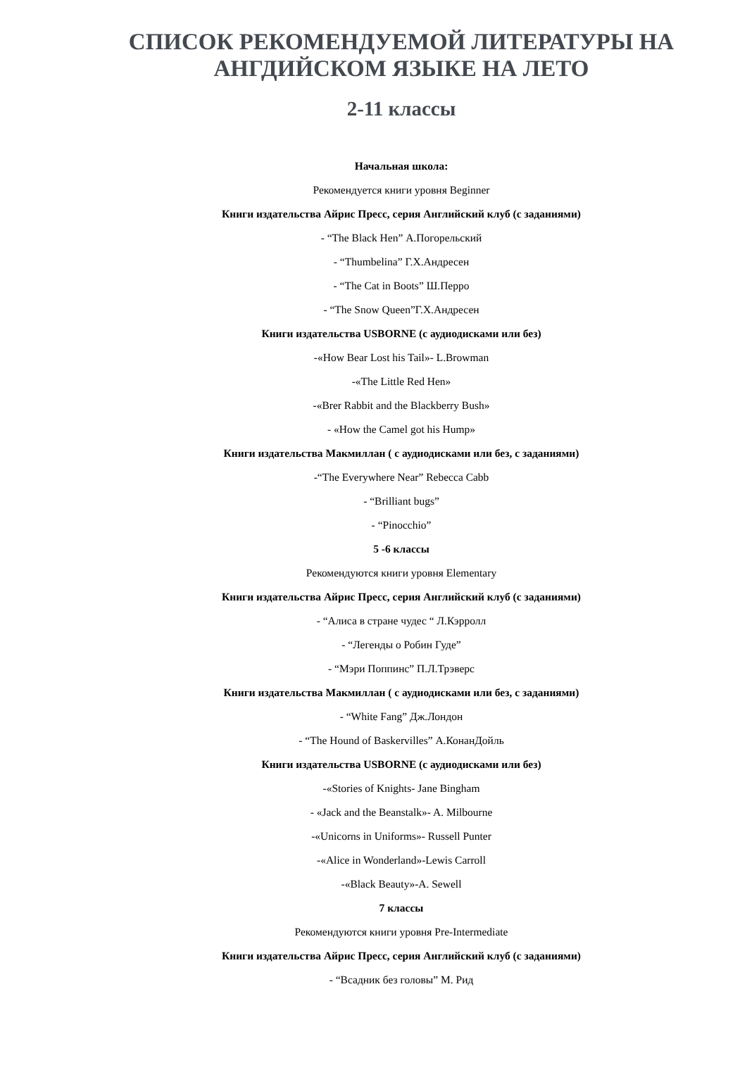СПИСОК РЕКОМЕНДУЕМОЙ ЛИТЕРАТУРЫ НА АНГДИЙСКОМ ЯЗЫКЕ НА ЛЕТО
2-11 классы
Начальная школа:
Рекомендуется книги уровня Beginner
Книги издательства Айрис Пресс, серия Английский клуб (с заданиями)
- “The Black Hen” А.Погорельский
- “Thumbelina” Г.Х.Андресен
- “The Cat in Boots” Ш.Перро
- “The Snow Queen”Г.Х.Андресен
Книги издательства USBORNE (с аудиодисками или без)
-«How Bear Lost his Tail»- L.Browman
-«The Little Red Hen»
-«Brer Rabbit and the Blackberry Bush»
- «How the Camel got his Hump»
Книги издательства Макмиллан ( с аудиодисками или без, с заданиями)
-“The Everywhere Near” Rebecca Cabb
- “Brilliant bugs”
- “Pinocchio”
5 -6 классы
Рекомендуются книги уровня Elementary
Книги издательства Айрис Пресс, серия Английский клуб (с заданиями)
- “Алиса в стране чудес “ Л.Кэрролл
- “Легенды о Робин Гуде”
- “Мэри Поппинс” П.Л.Трэверс
Книги издательства Макмиллан ( с аудиодисками или без, с заданиями)
- “White Fang” Дж.Лондон
- “The Hound of Baskervilles” А.КонанДойль
Книги издательства USBORNE (с аудиодисками или без)
-«Stories of Knights- Jane Bingham
- «Jack and the Beanstalk»- A. Milbourne
-«Unicorns in Uniforms»- Russell Punter
-«Alice in Wonderland»-Lewis Carroll
-«Black Beauty»-A. Sewell
7 классы
Рекомендуются книги уровня Pre-Intermediate
Книги издательства Айрис Пресс, серия Английский клуб (с заданиями)
- “Всадник без головы” М. Рид